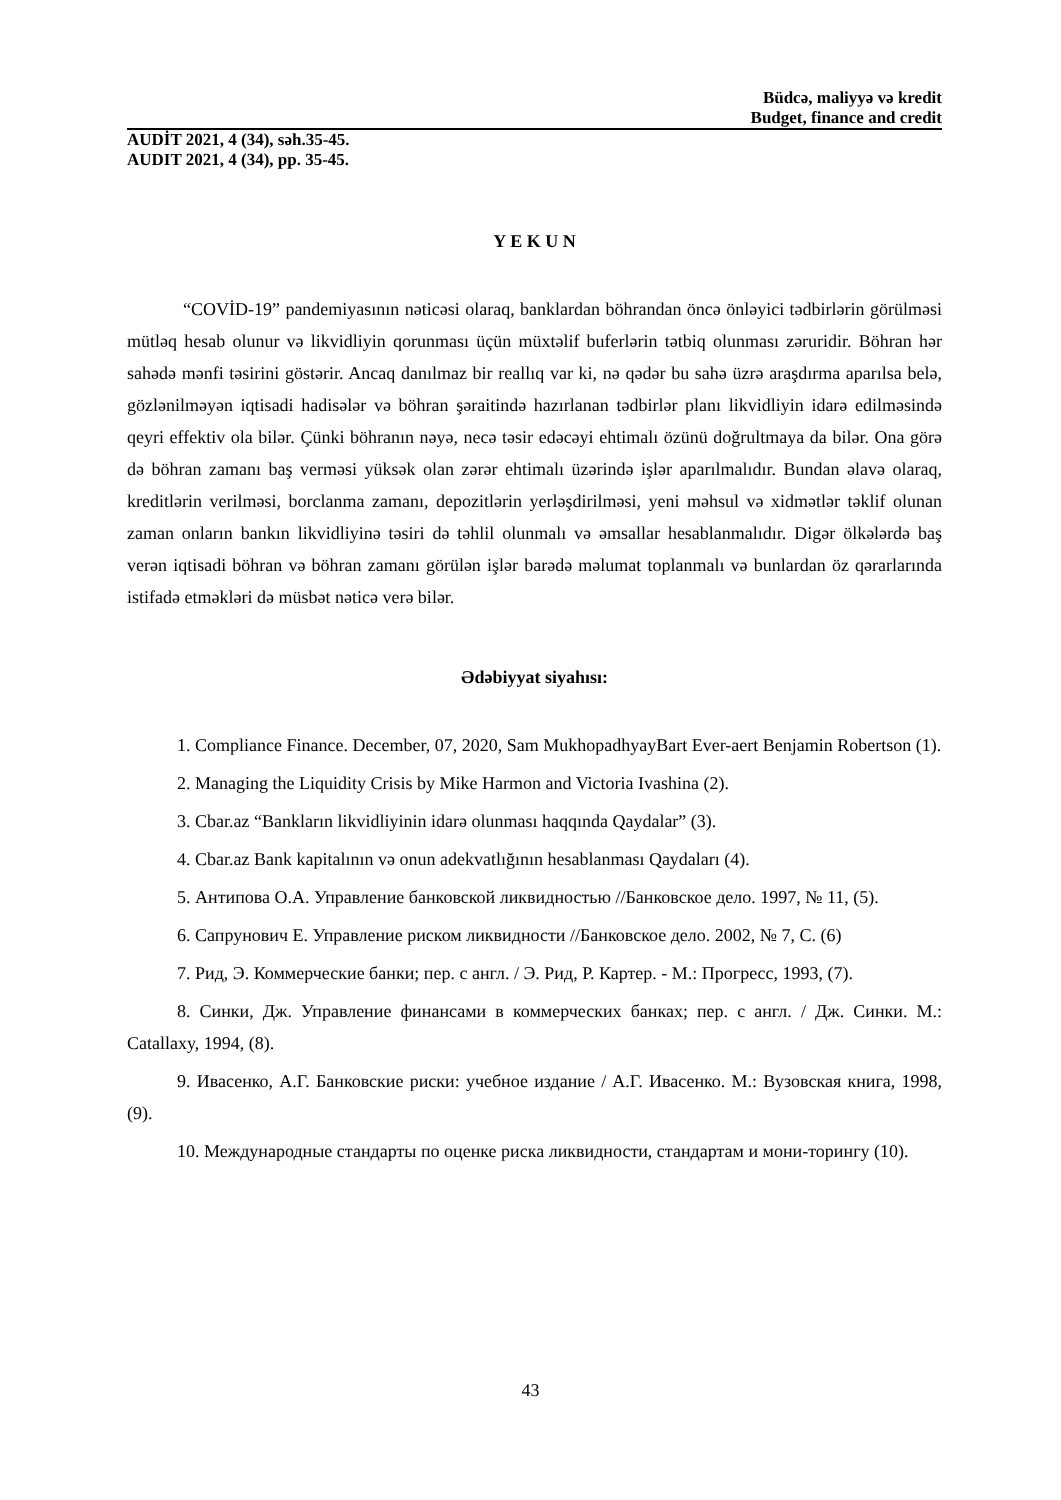Büdcə, maliyyə və kredit
Budget, finance and credit
AUDİT 2021, 4 (34), səh.35-45.
AUDIT 2021, 4 (34), pp. 35-45.
Y E K U N
“COVİD-19” pandemiyasının nəticəsi olaraq, banklardan böhrandan öncə önləyici tədbirlərin görülməsi mütləq hesab olunur və likvidliyin qorunması üçün müxtəlif buferlərin tətbiq olunması zəruridir. Böhran hər sahədə mənfi təsirini göstərir. Ancaq danılmaz bir reallıq var ki, nə qədər bu sahə üzrə araşdırma aparılsa belə, gözlənilməyən iqtisadi hadisələr və böhran şəraitində hazırlanan tədbirlər planı likvidliyin idarə edilməsində qeyri effektiv ola bilər. Çünki böhranın nəyə, necə təsir edəcəyi ehtimalı özünü doğrultmaya da bilər. Ona görə də böhran zamanı baş verməsi yüksək olan zərər ehtimalı üzərində işlər aparılmalıdır. Bundan əlavə olaraq, kreditlərin verilməsi, borclanma zamanı, depozitlərin yerləşdirilməsi, yeni məhsul və xidmətlər təklif olunan zaman onların bankın likvidliyinə təsiri də təhlil olunmalı və əmsallar hesablanmalıdır. Digər ölkələrdə baş verən iqtisadi böhran və böhran zamanı görülən işlər barədə məlumat toplanmalı və bunlardan öz qərarlarında istifadə etməkləri də müsbət nəticə verə bilər.
Ədəbiyyat siyahısı:
1. Compliance Finance. December, 07, 2020, Sam MukhopadhyayBart Ever-aert Benjamin Robertson (1).
2. Managing the Liquidity Crisis by Mike Harmon and Victoria Ivashina (2).
3. Cbar.az “Bankların likvidliyinin idarə olunması haqqında Qaydalar” (3).
4. Cbar.az Bank kapitalının və onun adekvatlığının hesablanması Qaydaları (4).
5. Антипова О.А. Управление банковской ликвидностью //Банковское дело. 1997, № 11, (5).
6. Сапрунович Е. Управление риском ликвидности //Банковское дело. 2002, № 7, С. (6)
7. Рид, Э. Коммерческие банки; пер. с англ. / Э. Рид, Р. Картер. - М.: Прогресс, 1993, (7).
8. Синки, Дж. Управление финансами в коммерческих банках; пер. с англ. / Дж. Синки. М.: Catallaxy, 1994, (8).
9. Ивасенко, А.Г. Банковские риски: учебное издание / А.Г. Ивасенко. М.: Вузовская книга, 1998, (9).
10. Международные стандарты по оценке риска ликвидности, стандартам и мони-торингу (10).
43